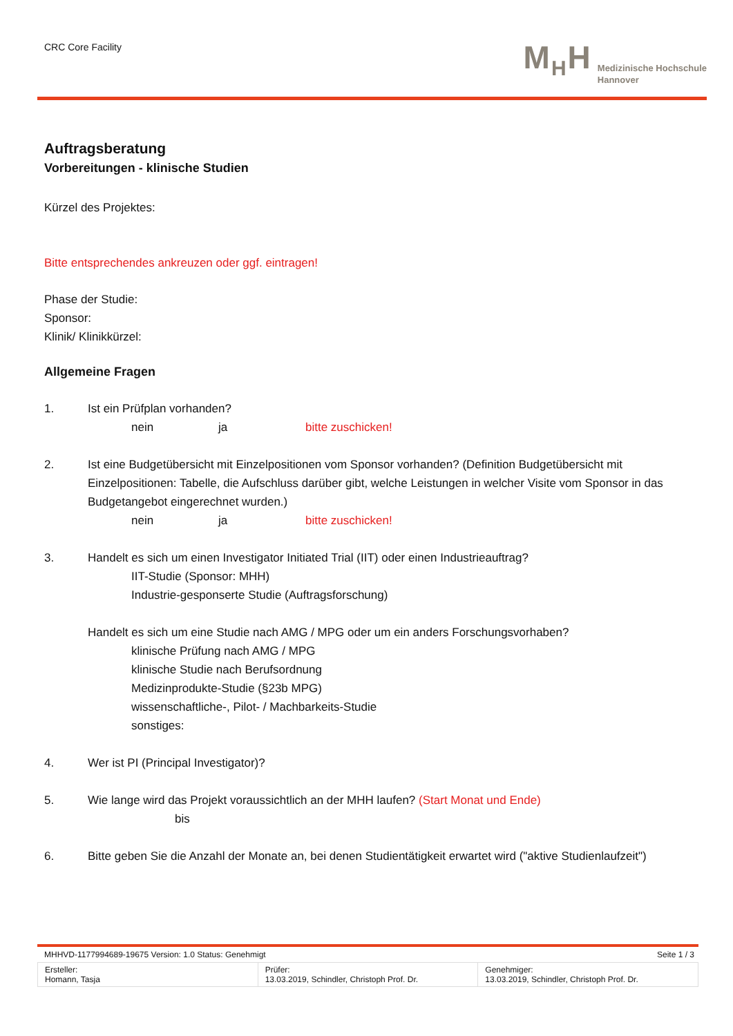CRC Core Facility
M<sub>H</sub>H
Medizinische Hochschule
Hannover
Auftragsberatung
Vorbereitungen - klinische Studien
Kürzel des Projektes:
Bitte entsprechendes ankreuzen oder ggf. eintragen!
Phase der Studie:
Sponsor:
Klinik/ Klinikkürzel:
Allgemeine Fragen
1. Ist ein Prüfplan vorhanden?
nein ja bitte zuschicken!
2. Ist eine Budgetübersicht mit Einzelpositionen vom Sponsor vorhanden? (Definition Budgetübersicht mit Einzelpositionen: Tabelle, die Aufschluss darüber gibt, welche Leistungen in welcher Visite vom Sponsor in das Budgetangebot eingerechnet wurden.)
nein ja bitte zuschicken!
3. Handelt es sich um einen Investigator Initiated Trial (IIT) oder einen Industrieauftrag?
IIT-Studie (Sponsor: MHH)
Industrie-gesponserte Studie (Auftragsforschung)
Handelt es sich um eine Studie nach AMG / MPG oder um ein anders Forschungsvorhaben?
klinische Prüfung nach AMG / MPG
klinische Studie nach Berufsordnung
Medizinprodukte-Studie (§23b MPG)
wissenschaftliche-, Pilot- / Machbarkeits-Studie
sonstiges:
4. Wer ist PI (Principal Investigator)?
5. Wie lange wird das Projekt voraussichtlich an der MHH laufen? (Start Monat und Ende)
bis
6. Bitte geben Sie die Anzahl der Monate an, bei denen Studientätigkeit erwartet wird ("aktive Studienlaufzeit")
MHHVD-1177994689-19675 Version: 1.0 Status: Genehmigt Seite 1 / 3
| Ersteller: Homann, Tasja | Prüfer: 13.03.2019, Schindler, Christoph Prof. Dr. | Genehmiger: 13.03.2019, Schindler, Christoph Prof. Dr. |